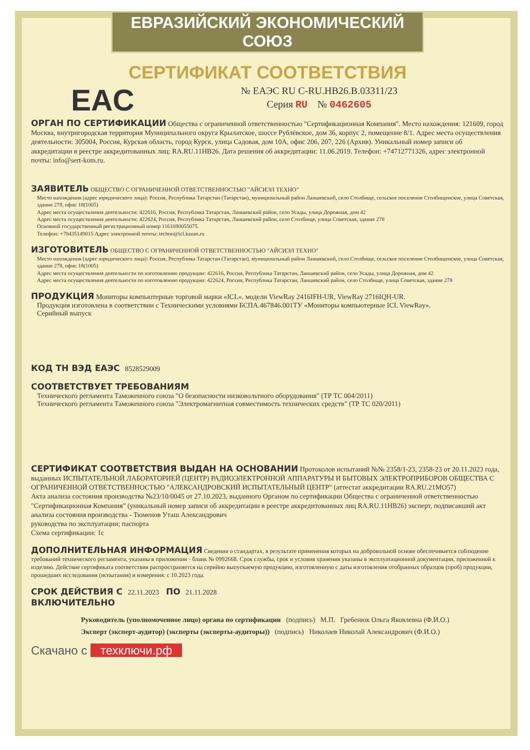ЕВРАЗИЙСКИЙ ЭКОНОМИЧЕСКИЙ СОЮЗ
СЕРТИФИКАТ СООТВЕТСТВИЯ
EAC
№ ЕАЭС RU С-RU.НВ26.В.03311/23
Серия RU № 0462605
ОРГАН ПО СЕРТИФИКАЦИИ Общества с ограниченной ответственностью "Сертификационная Компания". Место нахождения: 121609, город Москва, внутригородская территория Муниципального округа Крылатское, шоссе Рублёвское, дом 36, корпус 2, помещение 8/1. Адрес места осуществления деятельности: 305004, Россия, Курская область, город Курск, улица Садовая, дом 10А, офис 206, 207, 226 (Архив). Уникальный номер записи об аккредитации в реестре аккредитованных лиц: RA.RU.11НВ26. Дата решения об аккредитации: 11.06.2019. Телефон: +74712771326, адрес электронной почты: info@sert-kom.ru.
ЗАЯВИТЕЛЬ ОБЩЕСТВО С ОГРАНИЧЕННОЙ ОТВЕТСТВЕННОСТЬЮ "АЙСИЭЛ ТЕХНО"
Место нахождения (адрес юридического лица): Россия, Республика Татарстан (Татарстан), муниципальный район Лаишевский, село Столбище, сельское поселение Столбищенское, улица Советская, здание 278, офис 18(1005)
Адрес места осуществления деятельности: 422616, Россия, Республика Татарстан, Лаишевский район, село Усады, улица Дорожная, дом 42
Адрес места осуществления деятельности: 422624, Россия, Республика Татарстан, Лаишевский район, село Столбище, улица Советская, здание 278
Основной государственный регистрационный номер 1161690055075.
Телефон: +78435149015 Адрес электронной почты: techno@icl.kazan.ru
ИЗГОТОВИТЕЛЬ ОБЩЕСТВО С ОГРАНИЧЕННОЙ ОТВЕТСТВЕННОСТЬЮ "АЙСИЭЛ ТЕХНО"
Место нахождения (адрес юридического лица): Россия, Республика Татарстан (Татарстан), муниципальный район Лаишевский, село Столбище, сельское поселение Столбищенское, улица Советская, здание 278, офис 18(1005)
Адрес места осуществления деятельности по изготовлению продукции: 422616, Россия, Республика Татарстан, Лаишевский район, село Усады, улица Дорожная, дом 42
Адрес места осуществления деятельности по изготовлению продукции: 422624, Россия, Республика Татарстан, Лаишевский район, село Столбище, улица Советская, здание 278
ПРОДУКЦИЯ Мониторы компьютерные торговой марки «ICL», модели ViewRay 2416IFH-UR, ViewRay 2716IQH-UR.
Продукция изготовлена в соответствии с Техническими условиями БСПА.467846.001ТУ «Мониторы компьютерные ICL ViewRay».
Серийный выпуск
КОД ТН ВЭД ЕАЭС 8528529009
СООТВЕТСТВУЕТ ТРЕБОВАНИЯМ
Технического регламента Таможенного союза "О безопасности низковольтного оборудования" (ТР ТС 004/2011)
Технического регламента Таможенного союза "Электромагнитная совместимость технических средств" (ТР ТС 020/2011)
СЕРТИФИКАТ СООТВЕТСТВИЯ ВЫДАН НА ОСНОВАНИИ Протоколов испытаний №№ 2358/1-23, 2358-23 от 20.11.2023 года, выданных ИСПЫТАТЕЛЬНОЙ ЛАБОРАТОРИЕЙ (ЦЕНТР) РАДИОЭЛЕКТРОННОЙ АППАРАТУРЫ И БЫТОВЫХ ЭЛЕКТРОПРИБОРОВ ОБЩЕСТВА С ОГРАНИЧЕННОЙ ОТВЕТСТВЕННОСТЬЮ "АЛЕКСАНДРОВСКИЙ ИСПЫТАТЕЛЬНЫЙ ЦЕНТР" (аттестат аккредитации RA.RU.21МО57)
Акта анализа состояния производства №23/10/0045 от 27.10.2023, выданного Органом по сертификации Общества с ограниченной ответственностью "Сертификационная Компания" (уникальный номер записи об аккредитации в реестре аккредитованных лиц RA.RU.11НВ26) эксперт, подписавший акт анализа состояния производства - Тюменов Уташ Александрович
руководства по эксплуатации; паспорта
Схема сертификации: 1с
ДОПОЛНИТЕЛЬНАЯ ИНФОРМАЦИЯ Сведения о стандартах, в результате применения которых на добровольной основе обеспечивается соблюдение требований технического регламента, указаны в приложении - бланк № 0992668. Срок службы, срок и условия хранения указаны в эксплуатационной документации, приложенной к изделию. Действие сертификата соответствия распространяется на серийно выпускаемую продукцию, изготовленную с даты изготовления отобранных образцов (проб) продукции, прошедших исследования (испытания) и измерения: с 10.2023 года.
СРОК ДЕЙСТВИЯ С 22.11.2023 ПО 21.11.2028
ВКЛЮЧИТЕЛЬНО
Руководитель (уполномоченное лицо) органа по сертификации (подпись) М.П. Гребенюк Ольга Яковлевна (Ф.И.О.)
Эксперт (эксперт-аудитор) (эксперты (эксперты-аудиторы)) (подпись) Николаев Николай Александрович (Ф.И.О.)
Скачано с техключи.рф